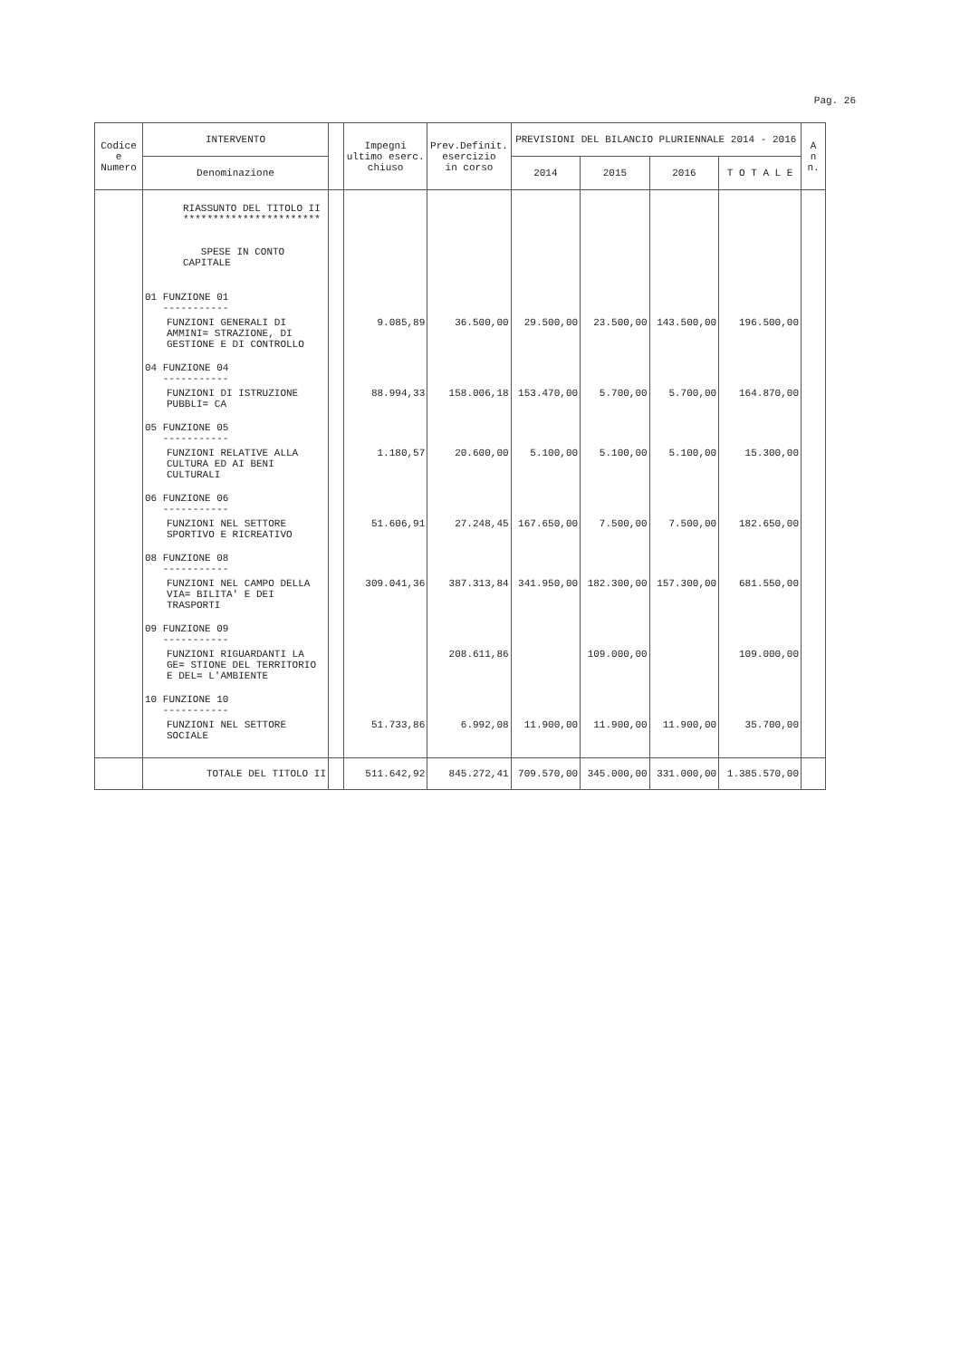Pag. 26
| Codice e Numero | INTERVENTO | | Impegni ultimo eserc. chiuso | Prev.Definit. esercizio in corso | PREVISIONI DEL BILANCIO PLURIENNALE 2014 - 2016 | | | | A n n. |
| --- | --- | --- | --- | --- | --- | --- | --- | --- | --- |
| | Denominazione | | | | 2014 | 2015 | 2016 | T O T A L E | |
| | RIASSUNTO DEL TITOLO II *********************** SPESE IN CONTO CAPITALE | | | | | | | | |
| | 01 FUNZIONE 01 ----------- | | | | | | | | |
| | FUNZIONI GENERALI DI AMMINI= STRAZIONE, DI GESTIONE E DI CONTROLLO | | 9.085,89 | 36.500,00 | 29.500,00 | 23.500,00 | 143.500,00 | 196.500,00 | |
| | 04 FUNZIONE 04 ----------- | | | | | | | | |
| | FUNZIONI DI ISTRUZIONE PUBBLI= CA | | 88.994,33 | 158.006,18 | 153.470,00 | 5.700,00 | 5.700,00 | 164.870,00 | |
| | 05 FUNZIONE 05 ----------- | | | | | | | | |
| | FUNZIONI RELATIVE ALLA CULTURA ED AI BENI CULTURALI | | 1.180,57 | 20.600,00 | 5.100,00 | 5.100,00 | 5.100,00 | 15.300,00 | |
| | 06 FUNZIONE 06 ----------- | | | | | | | | |
| | FUNZIONI NEL SETTORE SPORTIVO E RICREATIVO | | 51.606,91 | 27.248,45 | 167.650,00 | 7.500,00 | 7.500,00 | 182.650,00 | |
| | 08 FUNZIONE 08 ----------- | | | | | | | | |
| | FUNZIONI NEL CAMPO DELLA VIA= BILITA' E DEI TRASPORTI | | 309.041,36 | 387.313,84 | 341.950,00 | 182.300,00 | 157.300,00 | 681.550,00 | |
| | 09 FUNZIONE 09 ----------- | | | | | | | | |
| | FUNZIONI RIGUARDANTI LA GE= STIONE DEL TERRITORIO E DEL= L'AMBIENTE | | | 208.611,86 | | 109.000,00 | | 109.000,00 | |
| | 10 FUNZIONE 10 ----------- | | | | | | | | |
| | FUNZIONI NEL SETTORE SOCIALE | | 51.733,86 | 6.992,08 | 11.900,00 | 11.900,00 | 11.900,00 | 35.700,00 | |
| | TOTALE DEL TITOLO II | | 511.642,92 | 845.272,41 | 709.570,00 | 345.000,00 | 331.000,00 | 1.385.570,00 | |